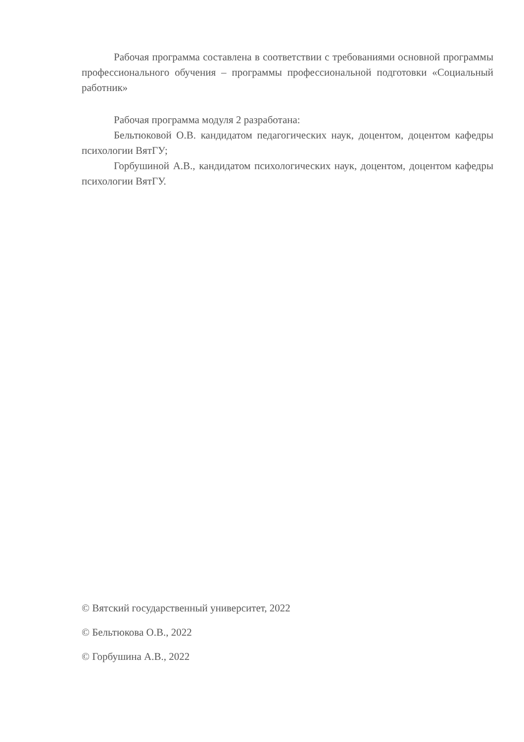Рабочая программа составлена в соответствии с требованиями основной программы профессионального обучения – программы профессиональной подготовки «Социальный работник»
Рабочая программа модуля 2 разработана:
Бельтюковой О.В. кандидатом педагогических наук, доцентом, доцентом кафедры психологии ВятГУ;
Горбушиной А.В., кандидатом психологических наук, доцентом, доцентом кафедры психологии ВятГУ.
© Вятский государственный университет, 2022
© Бельтюкова О.В., 2022
© Горбушина А.В., 2022